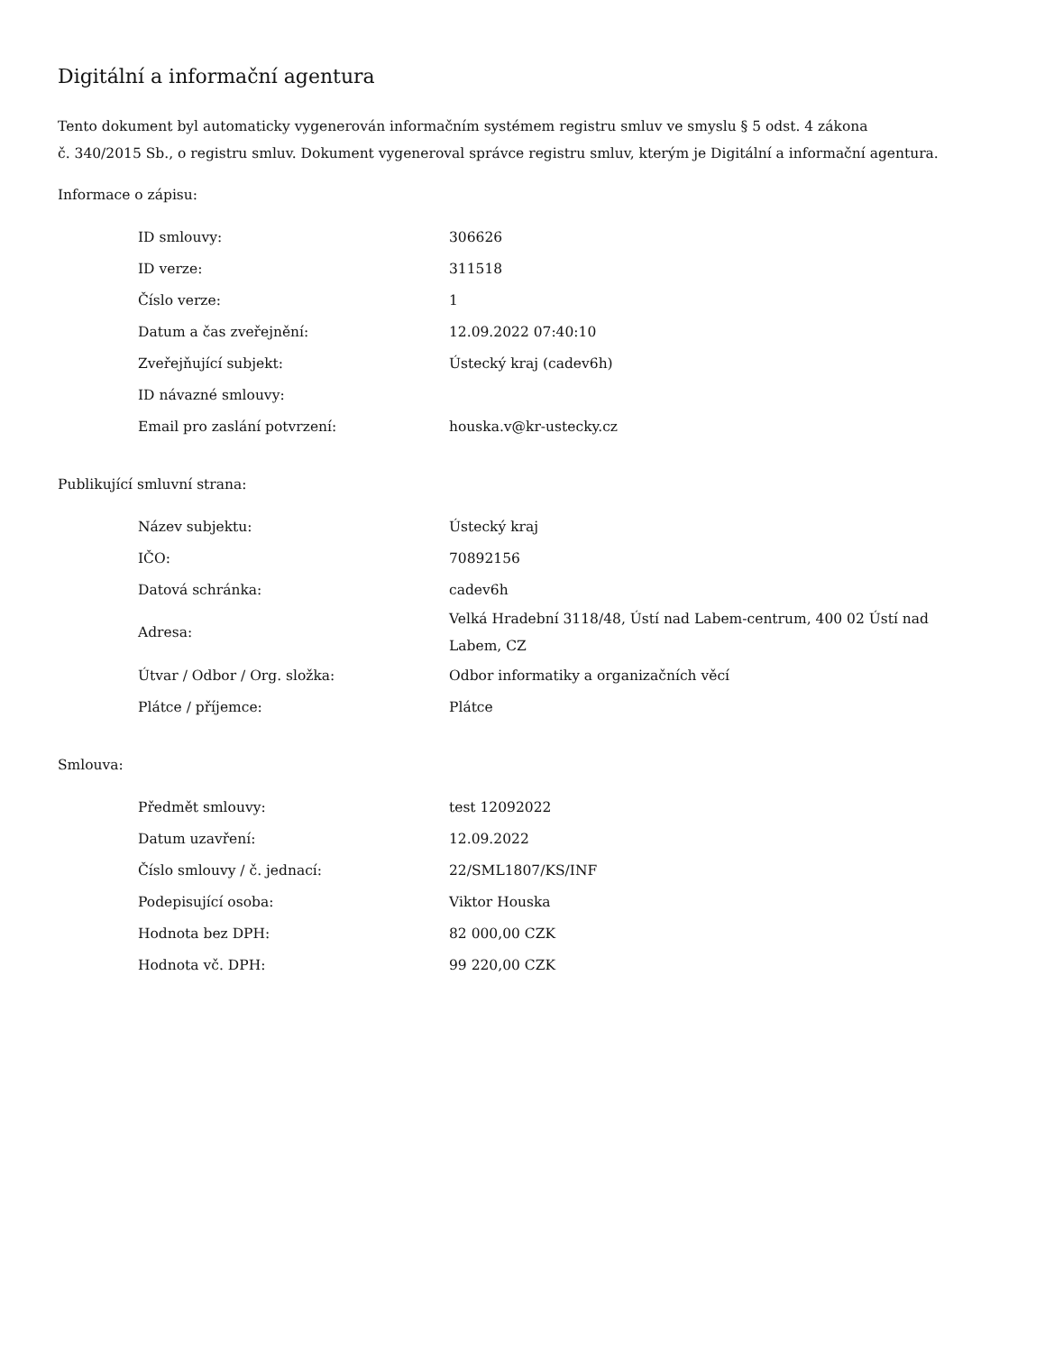Digitální a informační agentura
Tento dokument byl automaticky vygenerován informačním systémem registru smluv ve smyslu § 5 odst. 4 zákona
č. 340/2015 Sb., o registru smluv. Dokument vygeneroval správce registru smluv, kterým je Digitální a informační agentura.
Informace o zápisu:
| ID smlouvy: | 306626 |
| ID verze: | 311518 |
| Číslo verze: | 1 |
| Datum a čas zveřejnění: | 12.09.2022 07:40:10 |
| Zveřejňující subjekt: | Ústecký kraj (cadev6h) |
| ID návazné smlouvy: | |
| Email pro zaslání potvrzení: | houska.v@kr-ustecky.cz |
Publikující smluvní strana:
| Název subjektu: | Ústecký kraj |
| IČO: | 70892156 |
| Datová schránka: | cadev6h |
| Adresa: | Velká Hradební 3118/48, Ústí nad Labem-centrum, 400 02 Ústí nad Labem, CZ |
| Útvar / Odbor / Org. složka: | Odbor informatiky a organizačních věcí |
| Plátce / příjemce: | Plátce |
Smlouva:
| Předmět smlouvy: | test 12092022 |
| Datum uzavření: | 12.09.2022 |
| Číslo smlouvy / č. jednací: | 22/SML1807/KS/INF |
| Podepisující osoba: | Viktor Houska |
| Hodnota bez DPH: | 82 000,00 CZK |
| Hodnota vč. DPH: | 99 220,00 CZK |